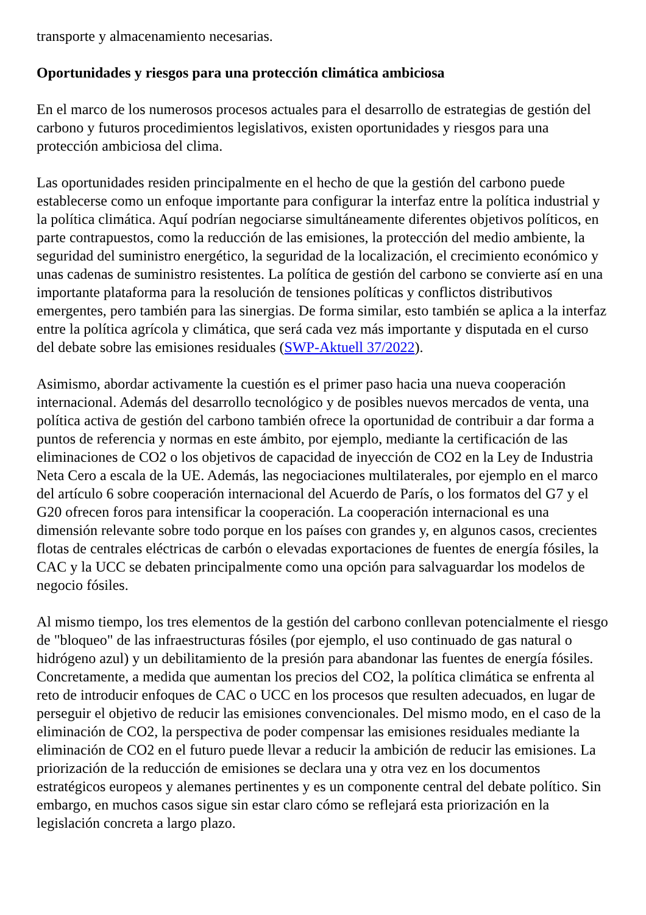transporte y almacenamiento necesarias.
Oportunidades y riesgos para una protección climática ambiciosa
En el marco de los numerosos procesos actuales para el desarrollo de estrategias de gestión del carbono y futuros procedimientos legislativos, existen oportunidades y riesgos para una protección ambiciosa del clima.
Las oportunidades residen principalmente en el hecho de que la gestión del carbono puede establecerse como un enfoque importante para configurar la interfaz entre la política industrial y la política climática. Aquí podrían negociarse simultáneamente diferentes objetivos políticos, en parte contrapuestos, como la reducción de las emisiones, la protección del medio ambiente, la seguridad del suministro energético, la seguridad de la localización, el crecimiento económico y unas cadenas de suministro resistentes. La política de gestión del carbono se convierte así en una importante plataforma para la resolución de tensiones políticas y conflictos distributivos emergentes, pero también para las sinergias. De forma similar, esto también se aplica a la interfaz entre la política agrícola y climática, que será cada vez más importante y disputada en el curso del debate sobre las emisiones residuales (SWP-Aktuell 37/2022).
Asimismo, abordar activamente la cuestión es el primer paso hacia una nueva cooperación internacional. Además del desarrollo tecnológico y de posibles nuevos mercados de venta, una política activa de gestión del carbono también ofrece la oportunidad de contribuir a dar forma a puntos de referencia y normas en este ámbito, por ejemplo, mediante la certificación de las eliminaciones de CO2 o los objetivos de capacidad de inyección de CO2 en la Ley de Industria Neta Cero a escala de la UE. Además, las negociaciones multilaterales, por ejemplo en el marco del artículo 6 sobre cooperación internacional del Acuerdo de París, o los formatos del G7 y el G20 ofrecen foros para intensificar la cooperación. La cooperación internacional es una dimensión relevante sobre todo porque en los países con grandes y, en algunos casos, crecientes flotas de centrales eléctricas de carbón o elevadas exportaciones de fuentes de energía fósiles, la CAC y la UCC se debaten principalmente como una opción para salvaguardar los modelos de negocio fósiles.
Al mismo tiempo, los tres elementos de la gestión del carbono conllevan potencialmente el riesgo de "bloqueo" de las infraestructuras fósiles (por ejemplo, el uso continuado de gas natural o hidrógeno azul) y un debilitamiento de la presión para abandonar las fuentes de energía fósiles. Concretamente, a medida que aumentan los precios del CO2, la política climática se enfrenta al reto de introducir enfoques de CAC o UCC en los procesos que resulten adecuados, en lugar de perseguir el objetivo de reducir las emisiones convencionales. Del mismo modo, en el caso de la eliminación de CO2, la perspectiva de poder compensar las emisiones residuales mediante la eliminación de CO2 en el futuro puede llevar a reducir la ambición de reducir las emisiones. La priorización de la reducción de emisiones se declara una y otra vez en los documentos estratégicos europeos y alemanes pertinentes y es un componente central del debate político. Sin embargo, en muchos casos sigue sin estar claro cómo se reflejará esta priorización en la legislación concreta a largo plazo.